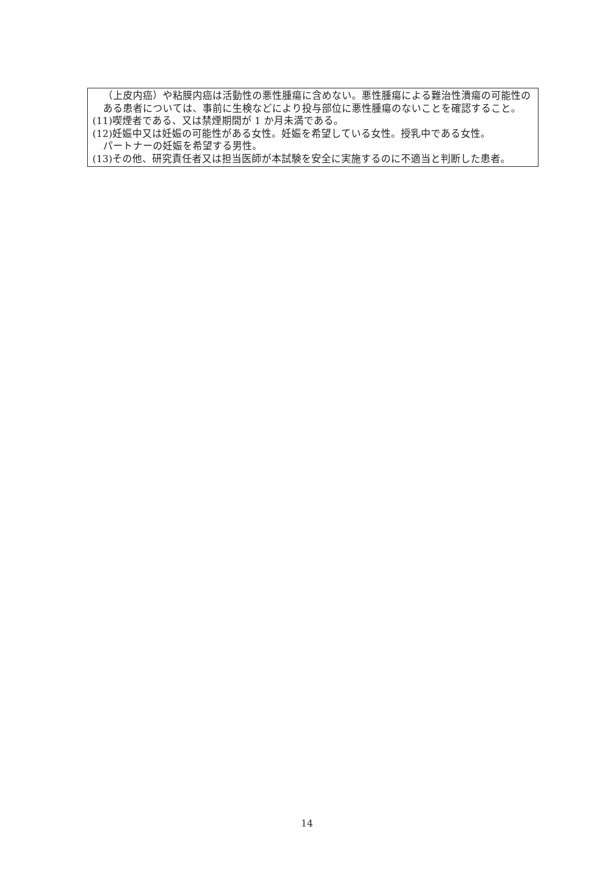（上皮内癌）や粘膜内癌は活動性の悪性腫瘍に含めない。悪性腫瘍による難治性潰瘍の可能性のある患者については、事前に生検などにより投与部位に悪性腫瘍のないことを確認すること。
(11)喫煙者である、又は禁煙期間が 1 か月未満である。
(12)妊娠中又は妊娠の可能性がある女性。妊娠を希望している女性。授乳中である女性。
パートナーの妊娠を希望する男性。
(13)その他、研究責任者又は担当医師が本試験を安全に実施するのに不適当と判断した患者。
14